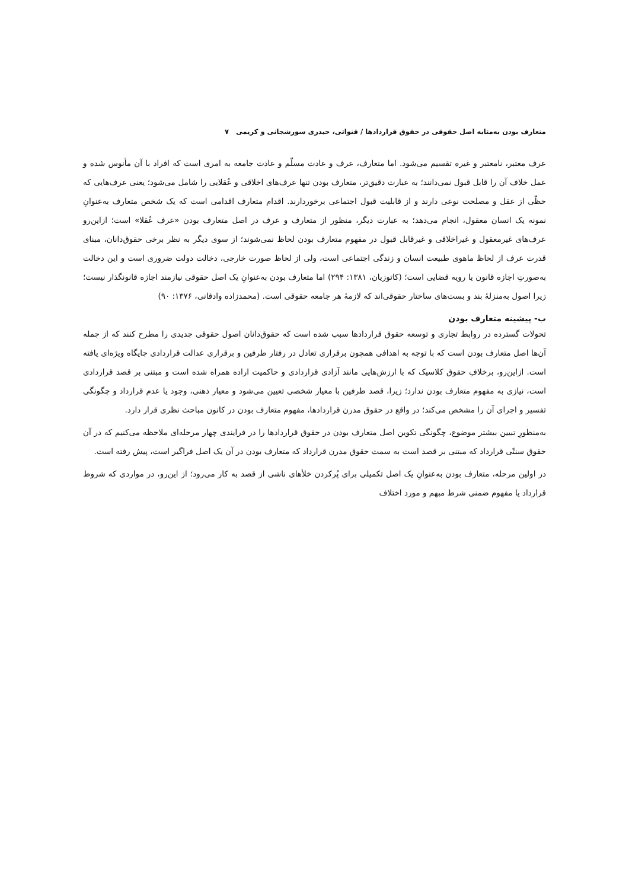متعارف بودن به‌مثابه اصل حقوقی در حقوق قراردادها / قنواتی، حیدری سورشجانی و کریمی ۷
عرف معتبر، نامعتبر و غیره تقسیم می‌شود. اما متعارف، عرف و عادت مسلّم و عادت جامعه به امری است که افراد با آن مأنوس شده و عمل خلاف آن را قابل قبول نمی‌دانند؛ به عبارت دقیق‌تر، متعارف بودن تنها عرف‌های اخلاقی و عُقلایی را شامل می‌شود؛ یعنی عرف‌هایی که حظّی از عقل و مصلحت نوعی دارند و از قابلیت قبول اجتماعی برخوردارند. اقدام متعارف اقدامی است که یک شخص متعارف به‌عنوانِ نمونه یک انسان معقول، انجام می‌دهد؛ به عبارت دیگر، منظور از متعارف و عرف در اصل متعارف بودن «عرف عُقلا» است؛ ازاین‌رو عرف‌های غیرمعقول و غیراخلاقی و غیرقابل قبول در مفهوم متعارف بودن لحاظ نمی‌شوند؛ از سوی دیگر به نظر برخی حقوق‌دانان، مبنای قدرت عرف از لحاظ ماهوی طبیعت انسان و زندگی اجتماعی است، ولی از لحاظ صورت خارجی، دخالت دولت ضروری است و این دخالت به‌صورتِ اجازه قانون یا رویه قضایی است؛ (کاتوزیان، ۱۳۸۱: ۲۹۴) اما متعارف بودن به‌عنوانِ یک اصل حقوقی نیازمند اجازه قانونگذار نیست؛ زیرا اصول به‌منزلهٔ بند و بست‌های ساختار حقوقی‌اند که لازمهٔ هر جامعه حقوقی است. (محمدزاده وادقانی، ۱۳۷۶: ۹۰)
ب- پیشینه متعارف بودن
تحولات گسترده در روابط تجاری و توسعه حقوق قراردادها سبب شده است که حقوق‌دانان اصول حقوقی جدیدی را مطرح کنند که از جمله آن‌ها اصل متعارف بودن است که با توجه به اهدافی همچون برقراری تعادل در رفتار طرفین و برقراری عدالت قراردادی جایگاه ویژه‌ای یافته است. ازاین‌رو، برخلافِ حقوق کلاسیک که با ارزش‌هایی مانند آزادی قراردادی و حاکمیت اراده همراه شده است و مبتنی بر قصد قراردادی است، نیازی به مفهوم متعارف بودن ندارد؛ زیرا، قصد طرفین با معیار شخصی تعیین می‌شود و معیار ذهنی، وجود یا عدم قرارداد و چگونگی تفسیر و اجرای آن را مشخص می‌کند؛ در واقع در حقوق مدرن قراردادها، مفهوم متعارف بودن در کانون مباحث نظری قرار دارد.
به‌منظورِ تبیین بیشتر موضوع، چگونگی تکوین اصل متعارف بودن در حقوق قراردادها را در فرایندی چهار مرحله‌ای ملاحظه می‌کنیم که در آن حقوق سنتّی قرارداد که مبتنی بر قصد است به سمت حقوق مدرن قرارداد که متعارف بودن در آن یک اصل فراگیر است، پیش رفته است.
در اولین مرحله، متعارف بودن به‌عنوانِ یک اصل تکمیلی برای پُرکردن خلأهای ناشی از قصد به کار می‌رود؛ از این‌رو، در مواردی که شروط قرارداد یا مفهوم ضمنی شرط مبهم و مورد اختلاف